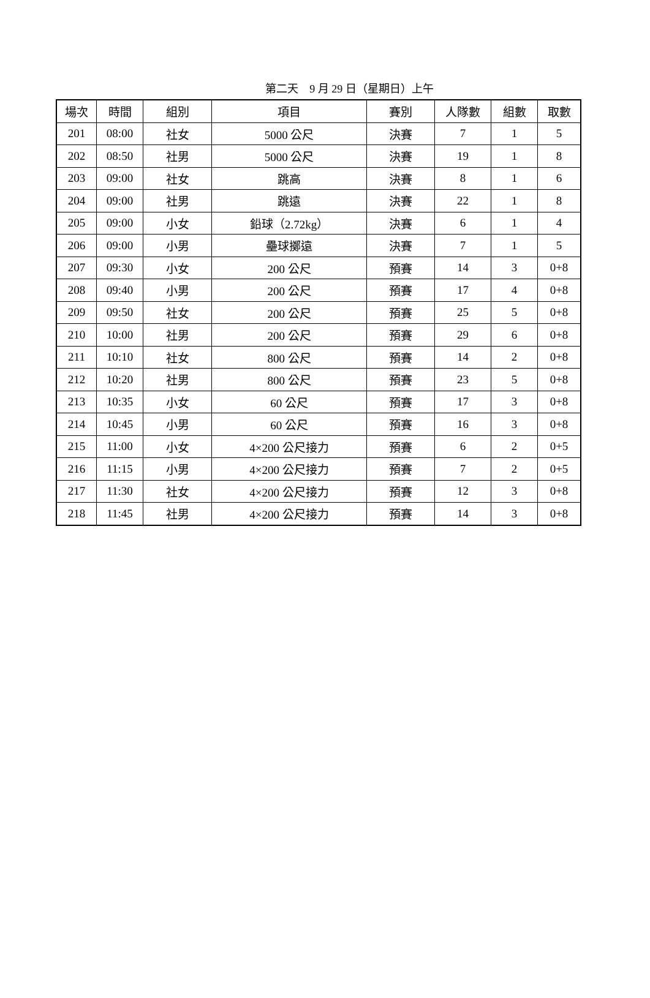第二天　9 月 29 日（星期日）上午
| 場次 | 時間 | 組別 | 項目 | 賽別 | 人隊數 | 組數 | 取數 |
| --- | --- | --- | --- | --- | --- | --- | --- |
| 201 | 08:00 | 社女 | 5000 公尺 | 決賽 | 7 | 1 | 5 |
| 202 | 08:50 | 社男 | 5000 公尺 | 決賽 | 19 | 1 | 8 |
| 203 | 09:00 | 社女 | 跳高 | 決賽 | 8 | 1 | 6 |
| 204 | 09:00 | 社男 | 跳遠 | 決賽 | 22 | 1 | 8 |
| 205 | 09:00 | 小女 | 鉛球（2.72kg） | 決賽 | 6 | 1 | 4 |
| 206 | 09:00 | 小男 | 壘球擲遠 | 決賽 | 7 | 1 | 5 |
| 207 | 09:30 | 小女 | 200 公尺 | 預賽 | 14 | 3 | 0+8 |
| 208 | 09:40 | 小男 | 200 公尺 | 預賽 | 17 | 4 | 0+8 |
| 209 | 09:50 | 社女 | 200 公尺 | 預賽 | 25 | 5 | 0+8 |
| 210 | 10:00 | 社男 | 200 公尺 | 預賽 | 29 | 6 | 0+8 |
| 211 | 10:10 | 社女 | 800 公尺 | 預賽 | 14 | 2 | 0+8 |
| 212 | 10:20 | 社男 | 800 公尺 | 預賽 | 23 | 5 | 0+8 |
| 213 | 10:35 | 小女 | 60 公尺 | 預賽 | 17 | 3 | 0+8 |
| 214 | 10:45 | 小男 | 60 公尺 | 預賽 | 16 | 3 | 0+8 |
| 215 | 11:00 | 小女 | 4×200 公尺接力 | 預賽 | 6 | 2 | 0+5 |
| 216 | 11:15 | 小男 | 4×200 公尺接力 | 預賽 | 7 | 2 | 0+5 |
| 217 | 11:30 | 社女 | 4×200 公尺接力 | 預賽 | 12 | 3 | 0+8 |
| 218 | 11:45 | 社男 | 4×200 公尺接力 | 預賽 | 14 | 3 | 0+8 |